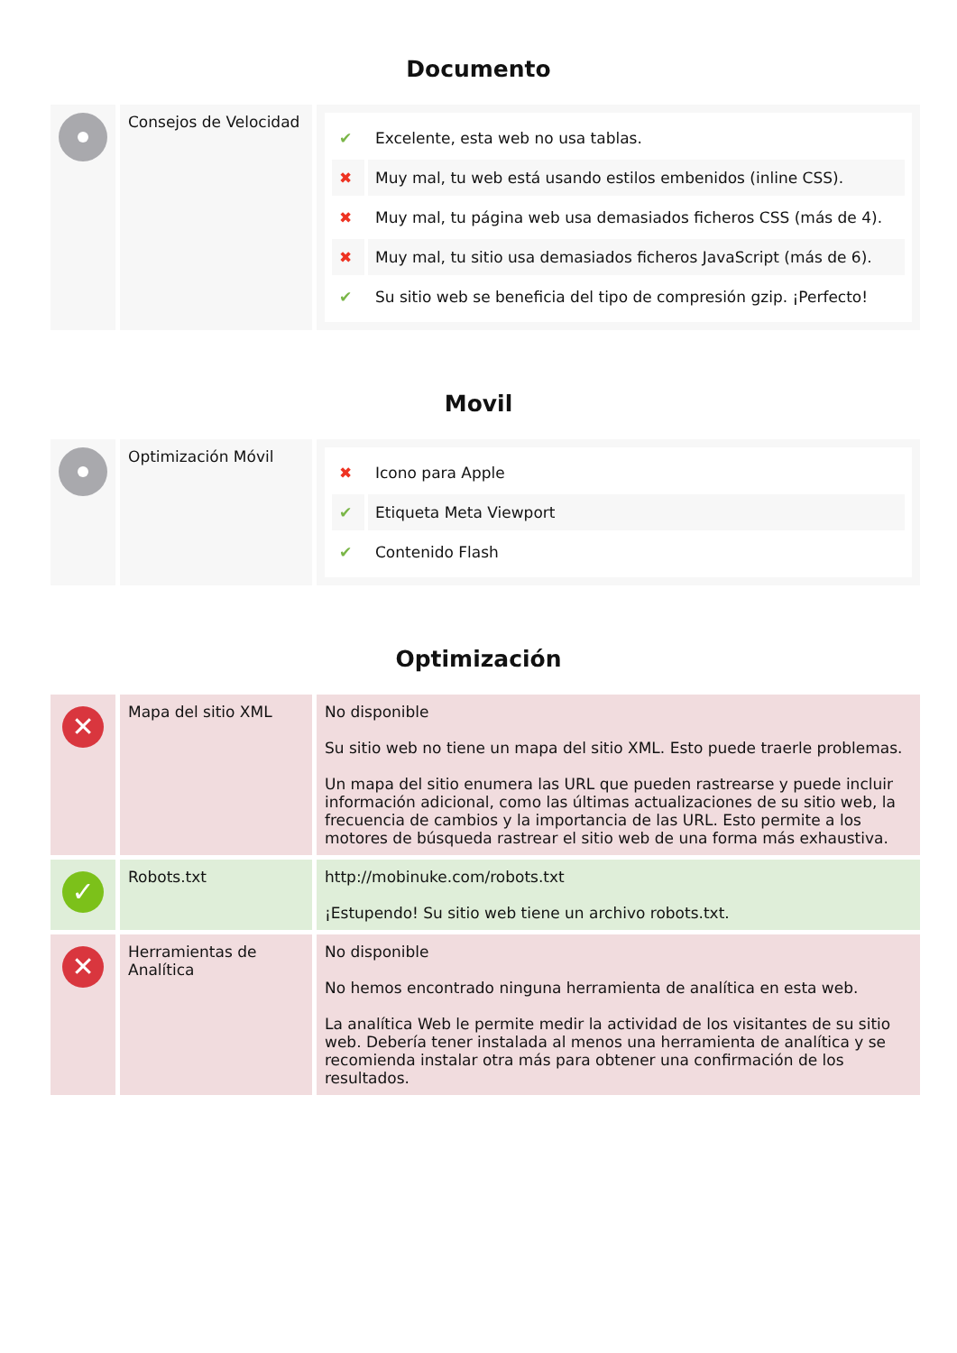Documento
| | Consejos de Velocidad | / ✔ / Excelente, esta web no usa tablas. / / ✖ / Muy mal, tu web está usando estilos embenidos (inline CSS). / / ✖ / Muy mal, tu página web usa demasiados ficheros CSS (más de 4). / / ✖ / Muy mal, tu sitio usa demasiados ficheros JavaScript (más de 6). / / ✔ / Su sitio web se beneficia del tipo de compresión gzip. ¡Perfecto! / |
Movil
| | Optimización Móvil | / ✖ / Icono para Apple / / ✔ / Etiqueta Meta Viewport / / ✔ / Contenido Flash / |
Optimización
| ✕ | Mapa del sitio XML | No disponible Su sitio web no tiene un mapa del sitio XML. Esto puede traerle problemas. Un mapa del sitio enumera las URL que pueden rastrearse y puede incluir información adicional, como las últimas actualizaciones de su sitio web, la frecuencia de cambios y la importancia de las URL. Esto permite a los motores de búsqueda rastrear el sitio web de una forma más exhaustiva. |
| ✓ | Robots.txt | http://mobinuke.com/robots.txt ¡Estupendo! Su sitio web tiene un archivo robots.txt. |
| ✕ | Herramientas de Analítica | No disponible No hemos encontrado ninguna herramienta de analítica en esta web. La analítica Web le permite medir la actividad de los visitantes de su sitio web. Debería tener instalada al menos una herramienta de analítica y se recomienda instalar otra más para obtener una confirmación de los resultados. |